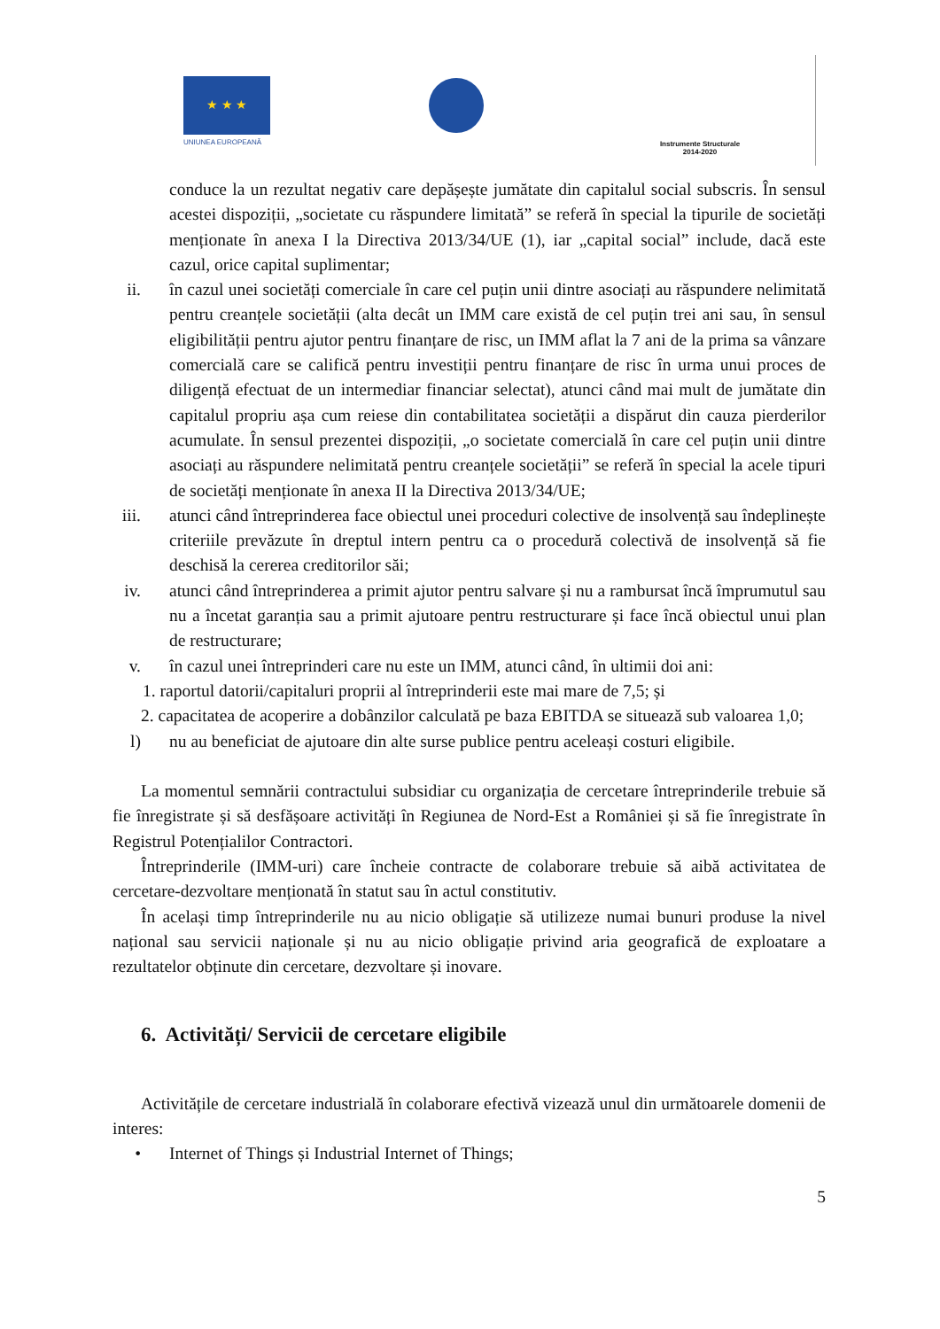★ ★ ★
UNIUNEA EUROPEANĂ
Instrumente Structurale
2014-2020
conduce la un rezultat negativ care depășește jumătate din capitalul social subscris. În sensul acestei dispoziții, „societate cu răspundere limitată” se referă în special la tipurile de societăți menționate în anexa I la Directiva 2013/34/UE (1), iar „capital social” include, dacă este cazul, orice capital suplimentar;
ii. în cazul unei societăți comerciale în care cel puțin unii dintre asociați au răspundere nelimitată pentru creanțele societății (alta decât un IMM care există de cel puțin trei ani sau, în sensul eligibilității pentru ajutor pentru finanțare de risc, un IMM aflat la 7 ani de la prima sa vânzare comercială care se califică pentru investiții pentru finanțare de risc în urma unui proces de diligență efectuat de un intermediar financiar selectat), atunci când mai mult de jumătate din capitalul propriu așa cum reiese din contabilitatea societății a dispărut din cauza pierderilor acumulate. În sensul prezentei dispoziții, „o societate comercială în care cel puțin unii dintre asociați au răspundere nelimitată pentru creanțele societății” se referă în special la acele tipuri de societăți menționate în anexa II la Directiva 2013/34/UE;
iii. atunci când întreprinderea face obiectul unei proceduri colective de insolvență sau îndeplinește criteriile prevăzute în dreptul intern pentru ca o procedură colectivă de insolvență să fie deschisă la cererea creditorilor săi;
iv. atunci când întreprinderea a primit ajutor pentru salvare și nu a rambursat încă împrumutul sau nu a încetat garanția sau a primit ajutoare pentru restructurare și face încă obiectul unui plan de restructurare;
v. în cazul unei întreprinderi care nu este un IMM, atunci când, în ultimii doi ani:
1. raportul datorii/capitaluri proprii al întreprinderii este mai mare de 7,5; și
2. capacitatea de acoperire a dobânzilor calculată pe baza EBITDA se situează sub valoarea 1,0;
l) nu au beneficiat de ajutoare din alte surse publice pentru aceleași costuri eligibile.
La momentul semnării contractului subsidiar cu organizația de cercetare întreprinderile trebuie să fie înregistrate și să desfășoare activități în Regiunea de Nord-Est a României și să fie înregistrate în Registrul Potențialilor Contractori.
Întreprinderile (IMM-uri) care încheie contracte de colaborare trebuie să aibă activitatea de cercetare-dezvoltare menționată în statut sau în actul constitutiv.
În același timp întreprinderile nu au nicio obligație să utilizeze numai bunuri produse la nivel național sau servicii naționale și nu au nicio obligație privind aria geografică de exploatare a rezultatelor obținute din cercetare, dezvoltare și inovare.
6. Activități/ Servicii de cercetare eligibile
Activitățile de cercetare industrială în colaborare efectivă vizează unul din următoarele domenii de interes:
• Internet of Things și Industrial Internet of Things;
5